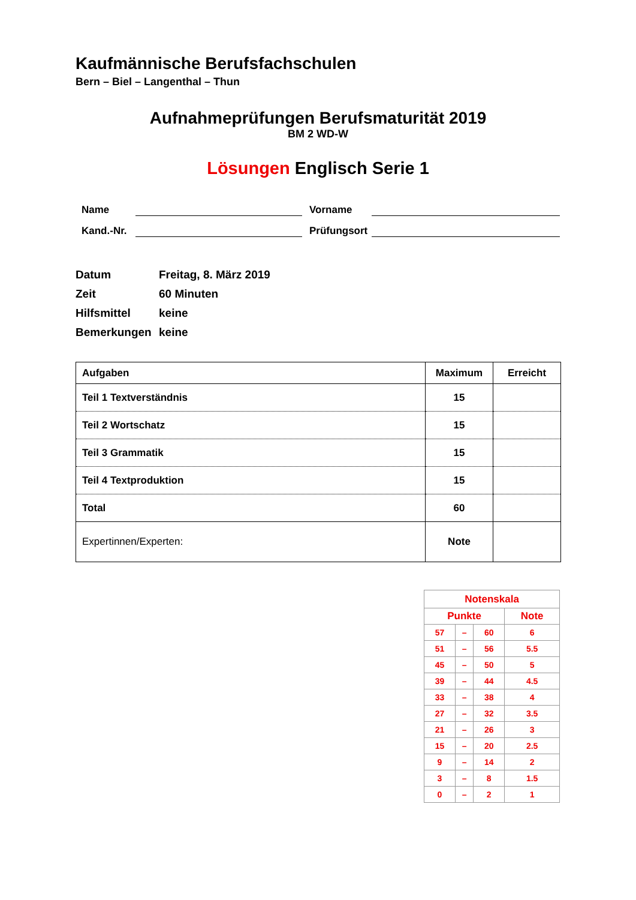Kaufmännische Berufsfachschulen
Bern – Biel – Langenthal – Thun
Aufnahmeprüfungen Berufsmaturität 2019
BM 2 WD-W
Lösungen Englisch Serie 1
Name
Vorname
Kand.-Nr.
Prüfungsort
Datum Freitag, 8. März 2019
Zeit 60 Minuten
Hilfsmittel keine
Bemerkungen keine
| Aufgaben | Maximum | Erreicht |
| --- | --- | --- |
| Teil 1 Textverständnis | 15 | |
| Teil 2 Wortschatz | 15 | |
| Teil 3 Grammatik | 15 | |
| Teil 4 Textproduktion | 15 | |
| Total | 60 | |
| Expertinnen/Experten: | Note | |
| Notenskala | | | |
| Punkte | | | Note |
| 57 | – | 60 | 6 |
| 51 | – | 56 | 5.5 |
| 45 | – | 50 | 5 |
| 39 | – | 44 | 4.5 |
| 33 | – | 38 | 4 |
| 27 | – | 32 | 3.5 |
| 21 | – | 26 | 3 |
| 15 | – | 20 | 2.5 |
| 9 | – | 14 | 2 |
| 3 | – | 8 | 1.5 |
| 0 | – | 2 | 1 |